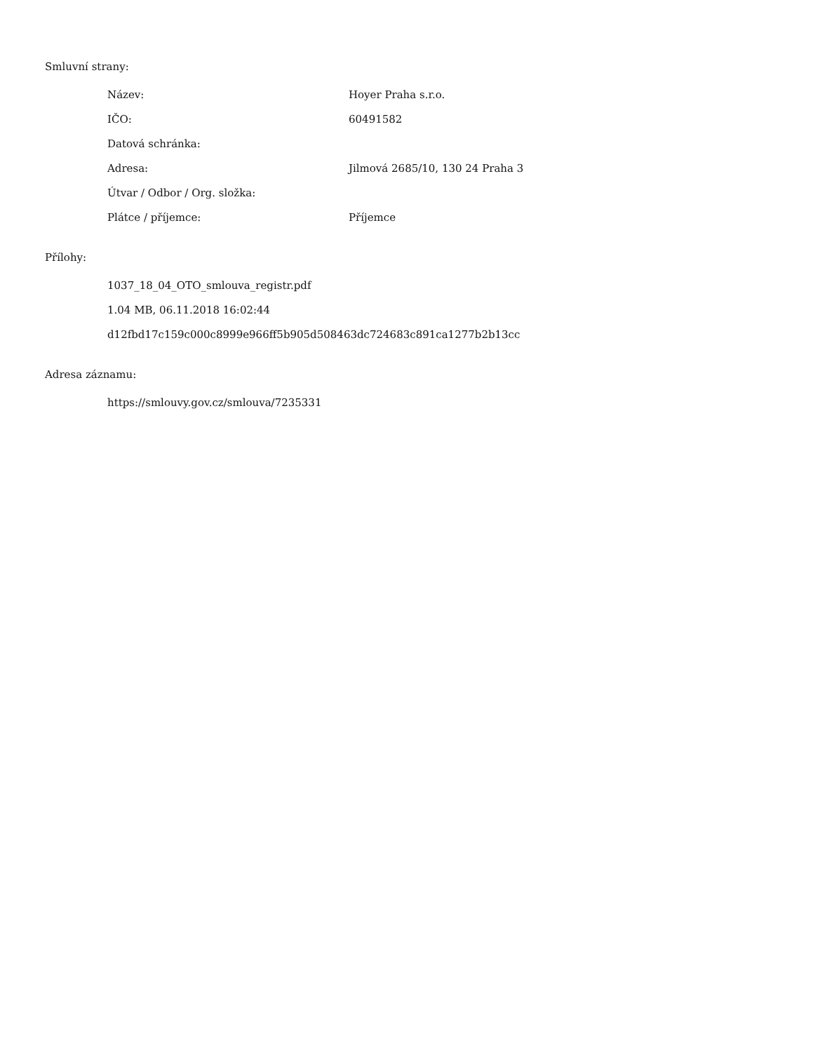Smluvní strany:
| Název: | Hoyer Praha s.r.o. |
| IČO: | 60491582 |
| Datová schránka: | |
| Adresa: | Jilmová 2685/10, 130 24 Praha 3 |
| Útvar / Odbor / Org. složka: | |
| Plátce / příjemce: | Příjemce |
Přílohy:
1037_18_04_OTO_smlouva_registr.pdf
1.04 MB, 06.11.2018 16:02:44
d12fbd17c159c000c8999e966ff5b905d508463dc724683c891ca1277b2b13cc
Adresa záznamu:
https://smlouvy.gov.cz/smlouva/7235331